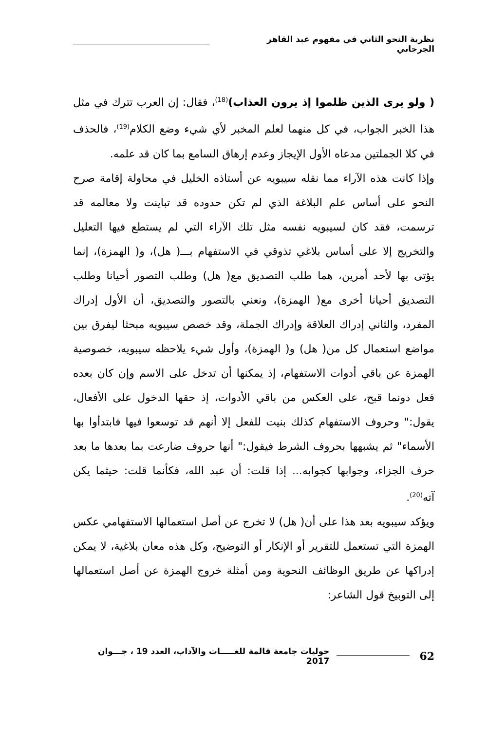نظرية النحو الثاني في مفهوم عبد القاهر الجرجاني
( ولو يرى الذين ظلموا إذ يرون العذاب)<sup>(18)</sup>، فقال: إن العرب تترك في مثل هذا الخبر الجواب، في كل منهما لعلم المخبر لأي شيء وضع الكلام<sup>(19)</sup>، فالحذف في كلا الجملتين مدعاه الأول الإيجاز وعدم إرهاق السامع بما كان قد علمه.
وإذا كانت هذه الآراء مما نقله سيبويه عن أستاذه الخليل في محاولة إقامة صرح النحو على أساس علم البلاغة الذي لم تكن حدوده قد تباينت ولا معالمه قد ترسمت، فقد كان لسيبويه نفسه مثل تلك الآراء التي لم يستطع فيها التعليل والتخريج إلا على أساس بلاغي تذوقي في الاستفهام بـــ( هل)، و( الهمزة)، إنما يؤتى بها لأحد أمرين، هما طلب التصديق مع( هل) وطلب التصور أحيانا وطلب التصديق أحيانا أخرى مع( الهمزة)، ونعني بالتصور والتصديق، أن الأول إدراك المفرد، والثاني إدراك العلاقة وإدراك الجملة، وقد خصص سيبويه مبحثا ليفرق بين مواضع استعمال كل من( هل) و( الهمزة)، وأول شيء يلاحظه سيبويه، خصوصية الهمزة عن باقي أدوات الاستفهام، إذ يمكنها أن تدخل على الاسم وإن كان بعده فعل دونما قبح، على العكس من باقي الأدوات، إذ حقها الدخول على الأفعال، يقول:" وحروف الاستفهام كذلك بنيت للفعل إلا أنهم قد توسعوا فيها فابتدأوا بها الأسماء" ثم يشبهها بحروف الشرط فيقول:" أنها حروف ضارعت بما بعدها ما بعد حرف الجزاء، وجوابها كجوابه... إذا قلت: أن عبد الله، فكأنما قلت: حيثما يكن آته<sup>(20)</sup>.
ويؤكد سيبويه بعد هذا على أن( هل) لا تخرج عن أصل استعمالها الاستفهامي عكس الهمزة التي تستعمل للتقرير أو الإنكار أو التوضيح، وكل هذه معان بلاغية، لا يمكن إدراكها عن طريق الوظائف النحوية ومن أمثلة خروج الهمزة عن أصل استعمالها إلى التوبيخ قول الشاعر:
62 حوليات جامعة قالمة للغـــــات والآداب، العدد 19 ، جـــوان 2017